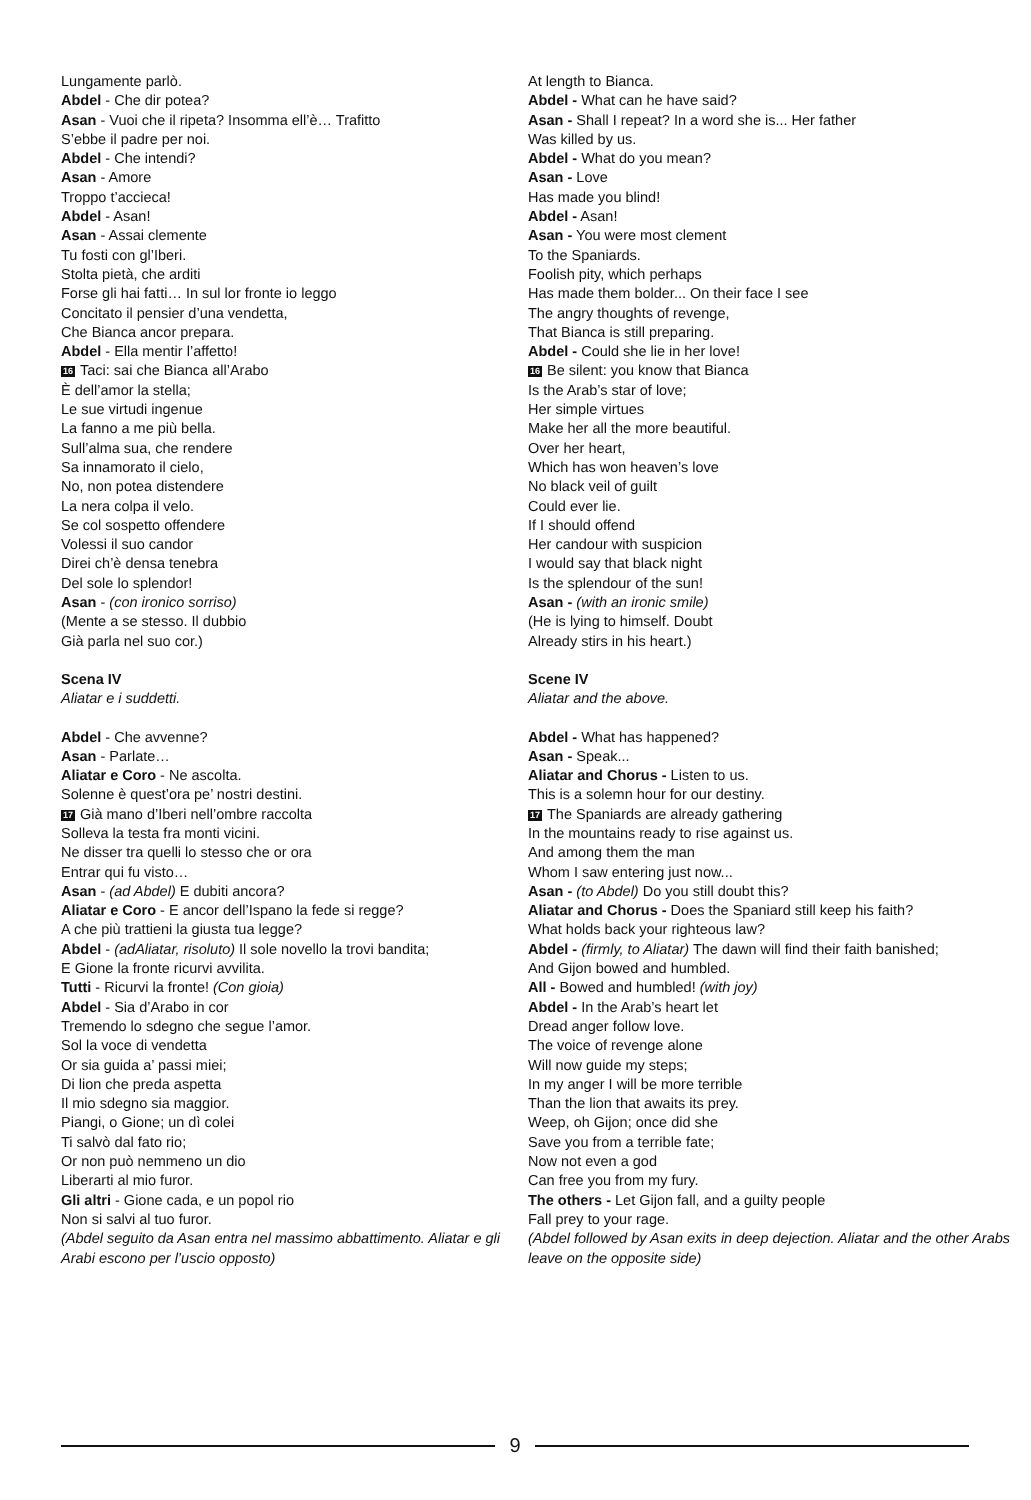Lungamente parlò.
Abdel - Che dir potea?
Asan - Vuoi che il ripeta? Insomma ell’è… Trafitto
S’ebbe il padre per noi.
Abdel - Che intendi?
Asan - Amore
Troppo t’accieca!
Abdel - Asan!
Asan - Assai clemente
Tu fosti con gl’Iberi.
Stolta pietà, che arditi
Forse gli hai fatti… In sul lor fronte io leggo
Concitato il pensier d’una vendetta,
Che Bianca ancor prepara.
Abdel - Ella mentir l’affetto!
16 Taci: sai che Bianca all’Arabo
È dell’amor la stella;
Le sue virtudi ingenue
La fanno a me più bella.
Sull’alma sua, che rendere
Sa innamorato il cielo,
No, non potea distendere
La nera colpa il velo.
Se col sospetto offendere
Volessi il suo candor
Direi ch’è densa tenebra
Del sole lo splendor!
Asan - (con ironico sorriso)
(Mente a se stesso. Il dubbio
Già parla nel suo cor.)
Scena IV
Aliatar e i suddetti.
Abdel - Che avvenne?
Asan - Parlate…
Aliatar e Coro - Ne ascolta.
Solenne è quest’ora pe’ nostri destini.
17 Già mano d’Iberi nell’ombre raccolta
Solleva la testa fra monti vicini.
Ne disser tra quelli lo stesso che or ora
Entrar qui fu visto…
Asan - (ad Abdel) E dubiti ancora?
Aliatar e Coro - E ancor dell’Ispano la fede si regge?
A che più trattieni la giusta tua legge?
Abdel - (adAliatar, risoluto) Il sole novello la trovi bandita;
E Gione la fronte ricurvi avvilita.
Tutti - Ricurvi la fronte! (Con gioia)
Abdel - Sia d’Arabo in cor
Tremendo lo sdegno che segue l’amor.
Sol la voce di vendetta
Or sia guida a’ passi miei;
Di lion che preda aspetta
Il mio sdegno sia maggior.
Piangi, o Gione; un dì colei
Ti salvò dal fato rio;
Or non può nemmeno un dio
Liberarti al mio furor.
Gli altri - Gione cada, e un popol rio
Non si salvi al tuo furor.
(Abdel seguito da Asan entra nel massimo abbattimento. Aliatar e gli Arabi escono per l’uscio opposto)
At length to Bianca.
Abdel - What can he have said?
Asan - Shall I repeat? In a word she is... Her father
Was killed by us.
Abdel - What do you mean?
Asan - Love
Has made you blind!
Abdel - Asan!
Asan - You were most clement
To the Spaniards.
Foolish pity, which perhaps
Has made them bolder... On their face I see
The angry thoughts of revenge,
That Bianca is still preparing.
Abdel - Could she lie in her love!
16 Be silent: you know that Bianca
Is the Arab’s star of love;
Her simple virtues
Make her all the more beautiful.
Over her heart,
Which has won heaven’s love
No black veil of guilt
Could ever lie.
If I should offend
Her candour with suspicion
I would say that black night
Is the splendour of the sun!
Asan - (with an ironic smile)
(He is lying to himself. Doubt
Already stirs in his heart.)
Scene IV
Aliatar and the above.
Abdel - What has happened?
Asan - Speak...
Aliatar and Chorus - Listen to us.
This is a solemn hour for our destiny.
17 The Spaniards are already gathering
In the mountains ready to rise against us.
And among them the man
Whom I saw entering just now...
Asan - (to Abdel) Do you still doubt this?
Aliatar and Chorus - Does the Spaniard still keep his faith?
What holds back your righteous law?
Abdel - (firmly, to Aliatar) The dawn will find their faith banished;
And Gijon bowed and humbled.
All - Bowed and humbled! (with joy)
Abdel - In the Arab’s heart let
Dread anger follow love.
The voice of revenge alone
Will now guide my steps;
In my anger I will be more terrible
Than the lion that awaits its prey.
Weep, oh Gijon; once did she
Save you from a terrible fate;
Now not even a god
Can free you from my fury.
The others - Let Gijon fall, and a guilty people
Fall prey to your rage.
(Abdel followed by Asan exits in deep dejection. Aliatar and the other Arabs leave on the opposite side)
9